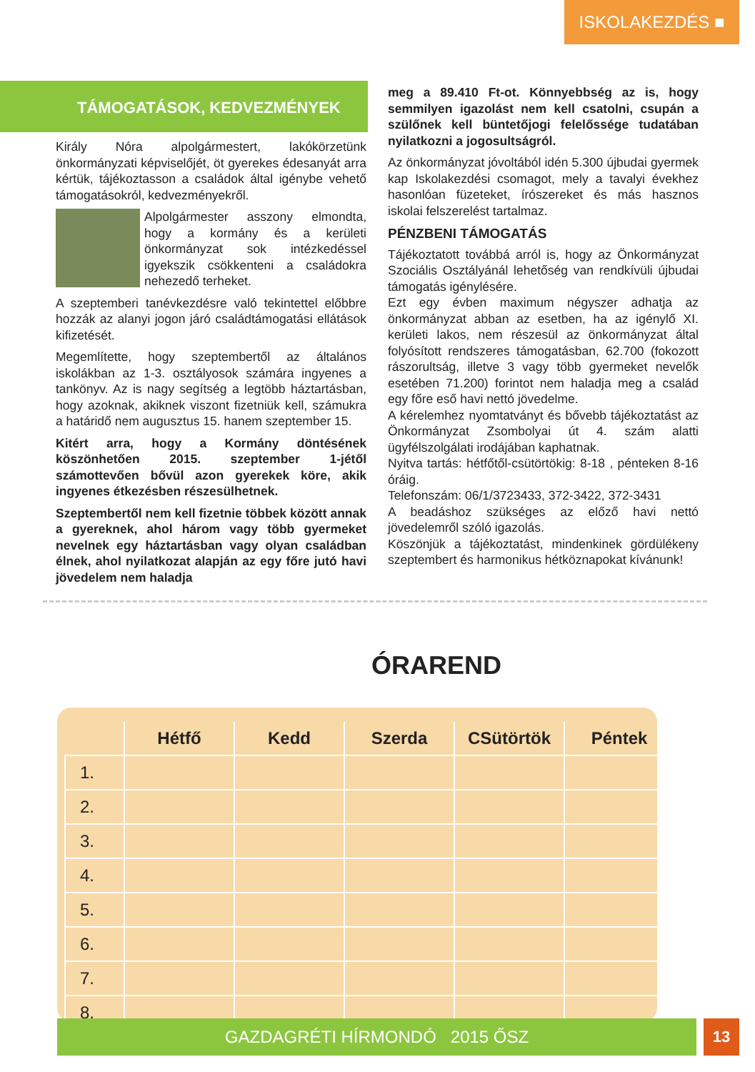ISKOLAKEZDÉS ■
TÁMOGATÁSOK, KEDVEZMÉNYEK
Király Nóra alpolgármestert, lakókörzetünk önkormányzati képviselőjét, öt gyerekes édesanyát arra kértük, tájékoztasson a családok által igénybe vehető támogatásokról, kedvezményekről.
Alpolgármester asszony elmondta, hogy a kormány és a kerületi önkormányzat sok intézkedéssel igyekszik csökkenteni a családokra nehezedő terheket.
A szeptemberi tanévkezdésre való tekintettel előbbre hozzák az alanyi jogon járó családtámogatási ellátások kifizetését.
Megemlítette, hogy szeptembertől az általános iskolákban az 1-3. osztályosok számára ingyenes a tankönyv. Az is nagy segítség a legtöbb háztartásban, hogy azoknak, akiknek viszont fizetniük kell, számukra a határidő nem augusztus 15. hanem szeptember 15.
Kitért arra, hogy a Kormány döntésének köszönhetően 2015. szeptember 1-jétől számottevően bővül azon gyerekek köre, akik ingyenes étkezésben részesülhetnek.
Szeptembertől nem kell fizetnie többek között annak a gyereknek, ahol három vagy több gyermeket nevelnek egy háztartásban vagy olyan családban élnek, ahol nyilatkozat alapján az egy főre jutó havi jövedelem nem haladja
meg a 89.410 Ft-ot. Könnyebbség az is, hogy semmilyen igazolást nem kell csatolni, csupán a szülőnek kell büntetőjogi felelőssége tudatában nyilatkozni a jogosultságról.
Az önkormányzat jóvoltából idén 5.300 újbudai gyermek kap Iskolakezdési csomagot, mely a tavalyi évekhez hasonlóan füzeteket, írószereket és más hasznos iskolai felszerelést tartalmaz.
PÉNZBENI TÁMOGATÁS
Tájékoztatott továbbá arról is, hogy az Önkormányzat Szociális Osztályánál lehetőség van rendkívüli újbudai támogatás igénylésére.
Ezt egy évben maximum négyszer adhatja az önkormányzat abban az esetben, ha az igénylő XI. kerületi lakos, nem részesül az önkormányzat által folyósított rendszeres támogatásban, 62.700 (fokozott rászorultság, illetve 3 vagy több gyermeket nevelők esetében 71.200) forintot nem haladja meg a család egy főre eső havi nettó jövedelme.
A kérelemhez nyomtatványt és bővebb tájékoztatást az Önkormányzat Zsombolyai út 4. szám alatti ügyfélszolgálati irodájában kaphatnak.
Nyitva tartás: hétfőtől-csütörtökig: 8-18 , pénteken 8-16 óráig.
Telefonszám: 06/1/3723433, 372-3422, 372-3431
A beadáshoz szükséges az előző havi nettó jövedelemről szóló igazolás.
Köszönjük a tájékoztatást, mindenkinek gördülékeny szeptembert és harmonikus hétköznapokat kívánunk!
ÓRAREND
| | Hétfő | Kedd | Szerda | CSütörtök | Péntek |
| --- | --- | --- | --- | --- | --- |
| 1. | | | | | |
| 2. | | | | | |
| 3. | | | | | |
| 4. | | | | | |
| 5. | | | | | |
| 6. | | | | | |
| 7. | | | | | |
| 8. | | | | | |
GAZDAGRÉTI HÍRMONDÓ 2015 ŐSZ 13